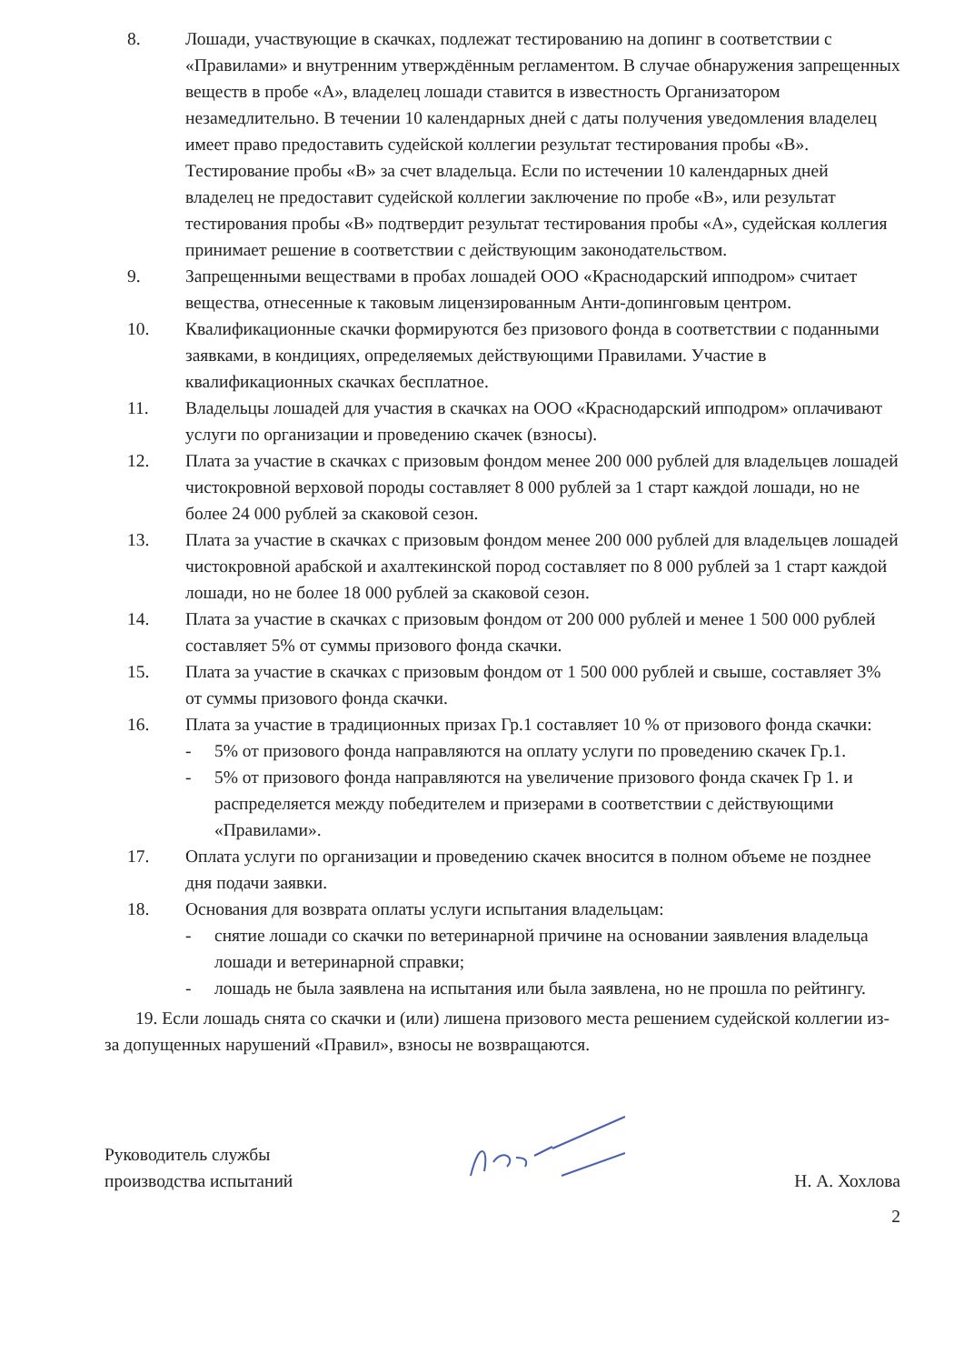8. Лошади, участвующие в скачках, подлежат тестированию на допинг в соответствии с «Правилами» и внутренним утверждённым регламентом. В случае обнаружения запрещенных веществ в пробе «А», владелец лошади ставится в известность Организатором незамедлительно. В течении 10 календарных дней с даты получения уведомления владелец имеет право предоставить судейской коллегии результат тестирования пробы «В». Тестирование пробы «В» за счет владельца. Если по истечении 10 календарных дней владелец не предоставит судейской коллегии заключение по пробе «В», или результат тестирования пробы «В» подтвердит результат тестирования пробы «А», судейская коллегия принимает решение в соответствии с действующим законодательством.
9. Запрещенными веществами в пробах лошадей ООО «Краснодарский ипподром» считает вещества, отнесенные к таковым лицензированным Анти-допинговым центром.
10. Квалификационные скачки формируются без призового фонда в соответствии с поданными заявками, в кондициях, определяемых действующими Правилами. Участие в квалификационных скачках бесплатное.
11. Владельцы лошадей для участия в скачках на ООО «Краснодарский ипподром» оплачивают услуги по организации и проведению скачек (взносы).
12. Плата за участие в скачках с призовым фондом менее 200 000 рублей для владельцев лошадей чистокровной верховой породы составляет 8 000 рублей за 1 старт каждой лошади, но не более 24 000 рублей за скаковой сезон.
13. Плата за участие в скачках с призовым фондом менее 200 000 рублей для владельцев лошадей чистокровной арабской и ахалтекинской пород составляет по 8 000 рублей за 1 старт каждой лошади, но не более 18 000 рублей за скаковой сезон.
14. Плата за участие в скачках с призовым фондом от 200 000 рублей и менее 1 500 000 рублей составляет 5% от суммы призового фонда скачки.
15. Плата за участие в скачках с призовым фондом от 1 500 000 рублей и свыше, составляет 3% от суммы призового фонда скачки.
16. Плата за участие в традиционных призах Гр.1 составляет 10 % от призового фонда скачки:
- 5% от призового фонда направляются на оплату услуги по проведению скачек Гр.1.
- 5% от призового фонда направляются на увеличение призового фонда скачек Гр 1. и распределяется между победителем и призерами в соответствии с действующими «Правилами».
17. Оплата услуги по организации и проведению скачек вносится в полном объеме не позднее дня подачи заявки.
18. Основания для возврата оплаты услуги испытания владельцам:
- снятие лошади со скачки по ветеринарной причине на основании заявления владельца лошади и ветеринарной справки;
- лошадь не была заявлена на испытания или была заявлена, но не прошла по рейтингу.
19. Если лошадь снята со скачки и (или) лишена призового места решением судейской коллегии из-за допущенных нарушений «Правил», взносы не возвращаются.
Руководитель службы
производства испытаний
Н. А. Хохлова
2